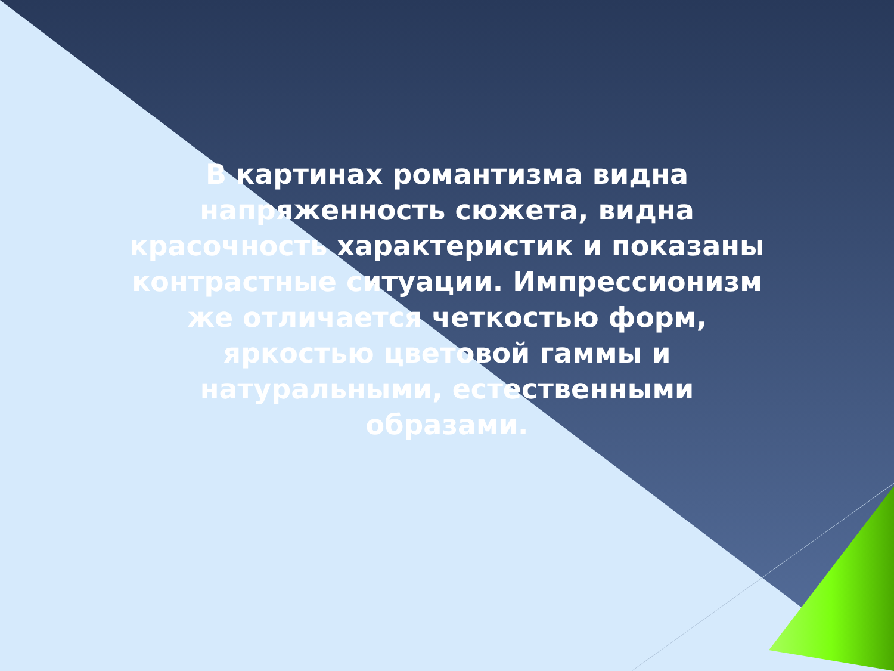В картинах романтизма видна напряженность сюжета, видна красочность характеристик и показаны контрастные ситуации. Импрессионизм же отличается четкостью форм, яркостью цветовой гаммы и натуральными, естественными образами.